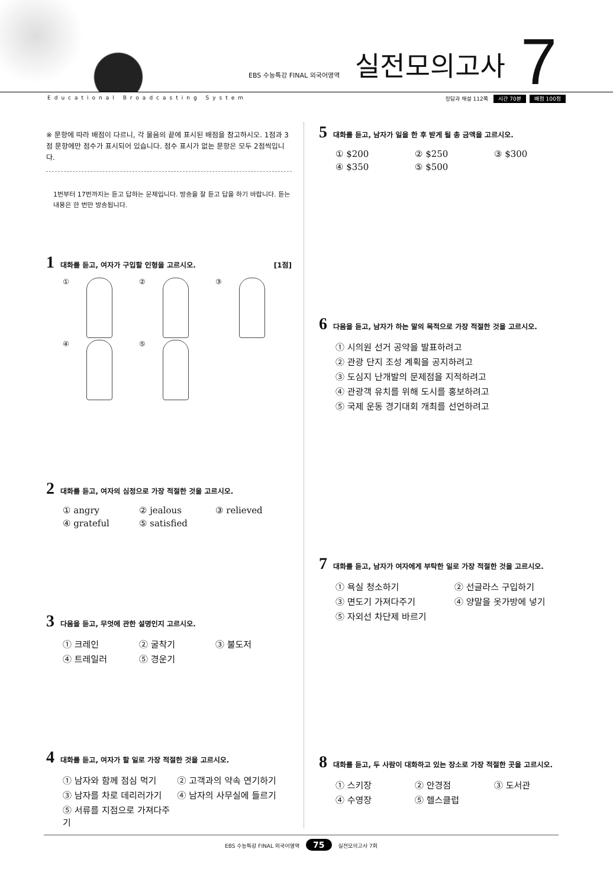EBS 수능특강 FINAL 외국어영역 실전모의고사 7
Educational Broadcasting System 정답과 해설 112쪽 시간 70분 배점 100점
※ 문항에 따라 배점이 다르니, 각 물음의 끝에 표시된 배점을 참고하시오. 1점과 3점 문항에만 점수가 표시되어 있습니다. 점수 표시가 없는 문항은 모두 2점씩입니다.
1번부터 17번까지는 듣고 답하는 문제입니다. 방송을 잘 듣고 답을 하기 바랍니다. 듣는 내용은 한 번만 방송됩니다.
1 대화를 듣고, 여자가 구입할 인형을 고르시오. [1점]
①
②
③
④
⑤
2 대화를 듣고, 여자의 심정으로 가장 적절한 것을 고르시오.
① angry ② jealous ③ relieved ④ grateful ⑤ satisfied
3 다음을 듣고, 무엇에 관한 설명인지 고르시오.
① 크레인 ② 굴착기 ③ 불도저 ④ 트레일러 ⑤ 경운기
4 대화를 듣고, 여자가 할 일로 가장 적절한 것을 고르시오.
① 남자와 함께 점심 먹기 ② 고객과의 약속 연기하기 ③ 남자를 차로 데리러가기 ④ 남자의 사무실에 들르기 ⑤ 서류를 지점으로 가져다주기
5 대화를 듣고, 남자가 일을 한 후 받게 될 총 금액을 고르시오.
① $200 ② $250 ③ $300 ④ $350 ⑤ $500
6 다음을 듣고, 남자가 하는 말의 목적으로 가장 적절한 것을 고르시오.
① 시의원 선거 공약을 발표하려고
② 관광 단지 조성 계획을 공지하려고
③ 도심지 난개발의 문제점을 지적하려고
④ 관광객 유치를 위해 도시를 홍보하려고
⑤ 국제 운동 경기대회 개최를 선언하려고
7 대화를 듣고, 남자가 여자에게 부탁한 일로 가장 적절한 것을 고르시오.
① 욕실 청소하기 ② 선글라스 구입하기 ③ 면도기 가져다주기 ④ 양말을 옷가방에 넣기 ⑤ 자외선 차단제 바르기
8 대화를 듣고, 두 사람이 대화하고 있는 장소로 가장 적절한 곳을 고르시오.
① 스키장 ② 안경점 ③ 도서관 ④ 수영장 ⑤ 헬스클럽
EBS 수능특강 FINAL 외국어영역 75 실전모의고사 7회